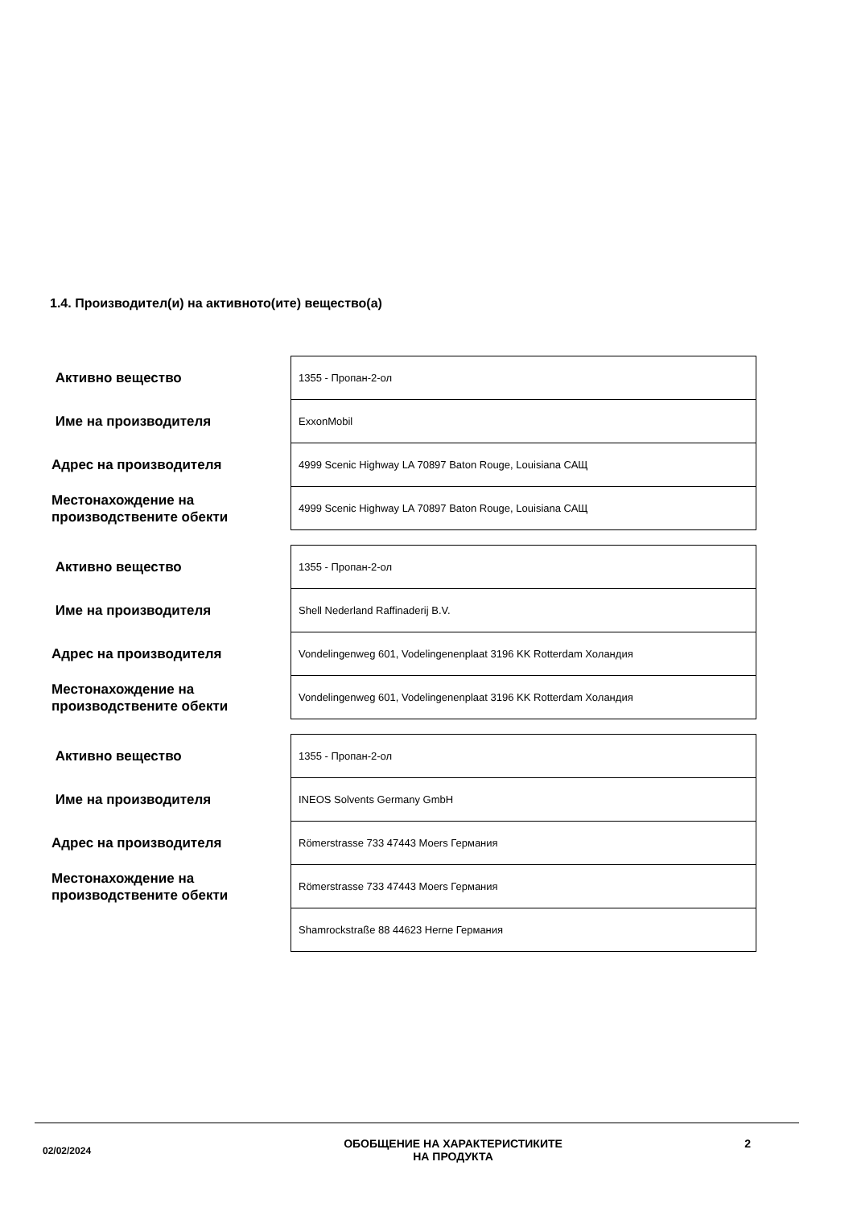1.4. Производител(и) на активното(ите) вещество(а)
| Активно вещество | 1355 - Пропан-2-ол |
| Име на производителя | ExxonMobil |
| Адрес на производителя | 4999 Scenic Highway LA 70897 Baton Rouge, Louisiana САЩ |
| Местонахождение на производствените обекти | 4999 Scenic Highway LA 70897 Baton Rouge, Louisiana САЩ |
| Активно вещество | 1355 - Пропан-2-ол |
| Име на производителя | Shell Nederland Raffinaderij B.V. |
| Адрес на производителя | Vondelingenweg 601, Vodelingenenplaat 3196 KK Rotterdam Холандия |
| Местонахождение на производствените обекти | Vondelingenweg 601, Vodelingenenplaat 3196 KK Rotterdam Холандия |
| Активно вещество | 1355 - Пропан-2-ол |
| Име на производителя | INEOS Solvents Germany GmbH |
| Адрес на производителя | Römerstrasse 733 47443 Moers Германия |
| Местонахождение на производствените обекти | Römerstrasse 733 47443 Moers Германия |
| | Shamrockstraße 88 44623 Herne Германия |
02/02/2024
ОБОБЩЕНИЕ НА ХАРАКТЕРИСТИКИТЕ
НА ПРОДУКТА
2